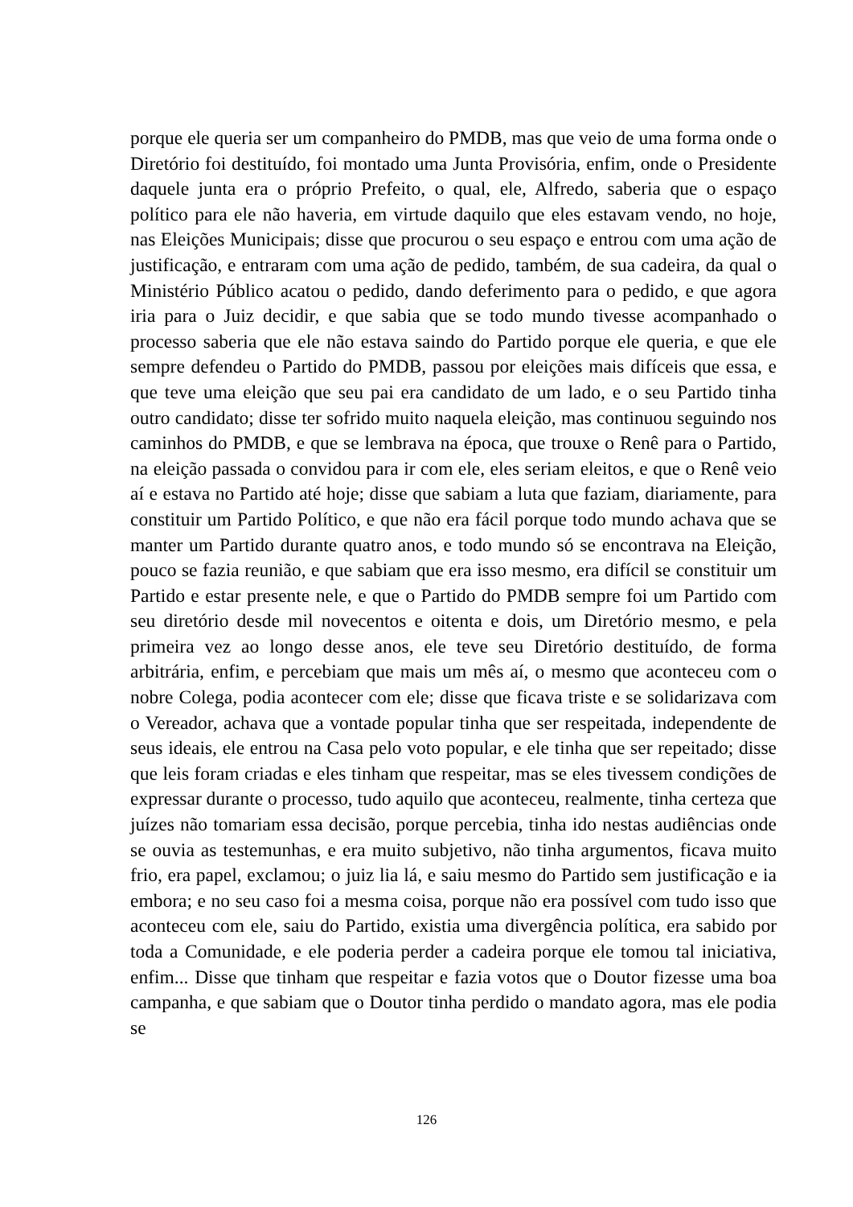porque ele queria ser um companheiro do PMDB, mas que veio de uma forma onde o Diretório foi destituído, foi montado uma Junta Provisória, enfim, onde o Presidente daquele junta era o próprio Prefeito, o qual, ele, Alfredo, saberia que o espaço político para ele não haveria, em virtude daquilo que eles estavam vendo, no hoje, nas Eleições Municipais; disse que procurou o seu espaço e entrou com uma ação de justificação, e entraram com uma ação de pedido, também, de sua cadeira, da qual o Ministério Público acatou o pedido, dando deferimento para o pedido, e que agora iria para o Juiz decidir, e que sabia que se todo mundo tivesse acompanhado o processo saberia que ele não estava saindo do Partido porque ele queria, e que ele sempre defendeu o Partido do PMDB, passou por eleições mais difíceis que essa, e que teve uma eleição que seu pai era candidato de um lado, e o seu Partido tinha outro candidato; disse ter sofrido muito naquela eleição, mas continuou seguindo nos caminhos do PMDB, e que se lembrava na época, que trouxe o Renê para o Partido, na eleição passada o convidou para ir com ele, eles seriam eleitos, e que o Renê veio aí e estava no Partido até hoje; disse que sabiam a luta que faziam, diariamente, para constituir um Partido Político, e que não era fácil porque todo mundo achava que se manter um Partido durante quatro anos, e todo mundo só se encontrava na Eleição, pouco se fazia reunião, e que sabiam que era isso mesmo, era difícil se constituir um Partido e estar presente nele, e que o Partido do PMDB sempre foi um Partido com seu diretório desde mil novecentos e oitenta e dois, um Diretório mesmo, e pela primeira vez ao longo desse anos, ele teve seu Diretório destituído, de forma arbitrária, enfim, e percebiam que mais um mês aí, o mesmo que aconteceu com o nobre Colega, podia acontecer com ele; disse que ficava triste e se solidarizava com o Vereador, achava que a vontade popular tinha que ser respeitada, independente de seus ideais, ele entrou na Casa pelo voto popular, e ele tinha que ser repeitado; disse que leis foram criadas e eles tinham que respeitar, mas se eles tivessem condições de expressar durante o processo, tudo aquilo que aconteceu, realmente, tinha certeza que juízes não tomariam essa decisão, porque percebia, tinha ido nestas audiências onde se ouvia as testemunhas, e era muito subjetivo, não tinha argumentos, ficava muito frio, era papel, exclamou; o juiz lia lá, e saiu mesmo do Partido sem justificação e ia embora; e no seu caso foi a mesma coisa, porque não era possível com tudo isso que aconteceu com ele, saiu do Partido, existia uma divergência política, era sabido por toda a Comunidade, e ele poderia perder a cadeira porque ele tomou tal iniciativa, enfim... Disse que tinham que respeitar e fazia votos que o Doutor fizesse uma boa campanha, e que sabiam que o Doutor tinha perdido o mandato agora, mas ele podia se
126